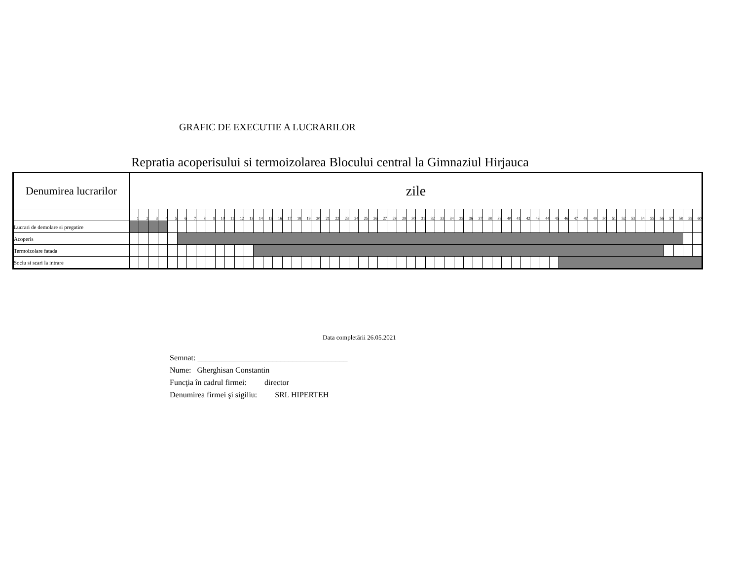GRAFIC DE EXECUTIE A LUCRARILOR
Repratia acoperisului si termoizolarea Blocului central la Gimnaziul Hirjauca
| Denumirea lucrarilor | zile | | | | | | | | | | | | | | | | | | | | | | | | | | | | | | | | | | | | | | | | | | | | | | | | | | | | | | | | | | | |
| --- | --- | --- | --- | --- | --- | --- | --- | --- | --- | --- | --- | --- | --- | --- | --- | --- | --- | --- | --- | --- | --- | --- | --- | --- | --- | --- | --- | --- | --- | --- | --- | --- | --- | --- | --- | --- | --- | --- | --- | --- | --- | --- | --- | --- | --- | --- | --- | --- | --- | --- | --- | --- | --- | --- | --- | --- | --- | --- | --- | --- |
| | 1 | 2 | 3 | 4 | 5 | 6 | 7 | 8 | 9 | 10 | 11 | 12 | 13 | 14 | 15 | 16 | 17 | 18 | 19 | 20 | 21 | 22 | 23 | 24 | 25 | 26 | 27 | 28 | 29 | 30 | 31 | 32 | 33 | 34 | 35 | 36 | 37 | 38 | 39 | 40 | 41 | 42 | 43 | 44 | 45 | 46 | 47 | 48 | 49 | 50 | 51 | 52 | 53 | 54 | 55 | 56 | 57 | 58 | 59 | 60 |
| Lucrari de demolare si pregatire | | | | | | | | | | | | | | | | | | | | | | | | | | | | | | | | | | | | | | | | | | | | | | | | | | | | | | | | | | | | |
| Acoperis | | | | | | | | | | | | | | | | | | | | | | | | | | | | | | | | | | | | | | | | | | | | | | | | | | | | | | | | | | | | |
| Termoizolare fatada | | | | | | | | | | | | | | | | | | | | | | | | | | | | | | | | | | | | | | | | | | | | | | | | | | | | | | | | | | | | |
| Soclu si scari la intrare | | | | | | | | | | | | | | | | | | | | | | | | | | | | | | | | | | | | | | | | | | | | | | | | | | | | | | | | | | | | |
Data completării 26.05.2021
Semnat: ______________________________________
Nume: Gherghisan Constantin
Funcţia în cadrul firmei: director
Denumirea firmei şi sigiliu: SRL HIPERTEH